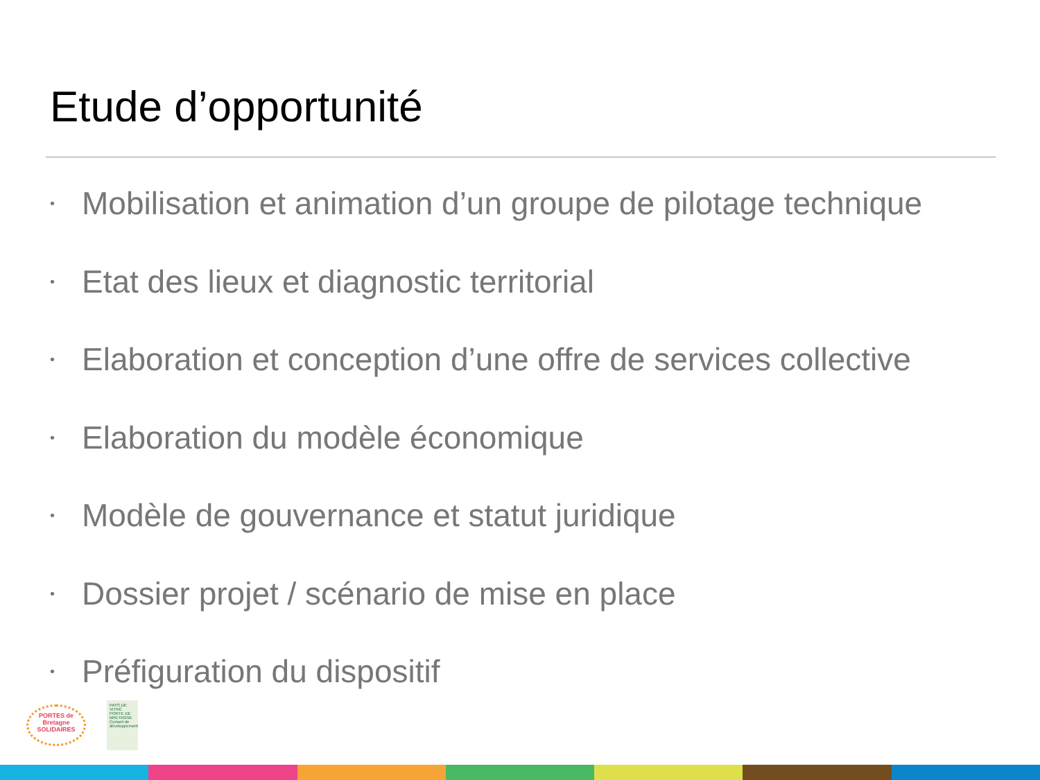Etude d’opportunité
• Mobilisation et animation d’un groupe de pilotage technique
• Etat des lieux et diagnostic territorial
• Elaboration et conception d’une offre de services collective
• Elaboration du modèle économique
• Modèle de gouvernance et statut juridique
• Dossier projet / scénario de mise en place
• Préfiguration du dispositif
PORTES de Bretagne SOLIDAIRES
PAYS DE VITRÉ PORTE DE BRETAGNE Conseil de développement